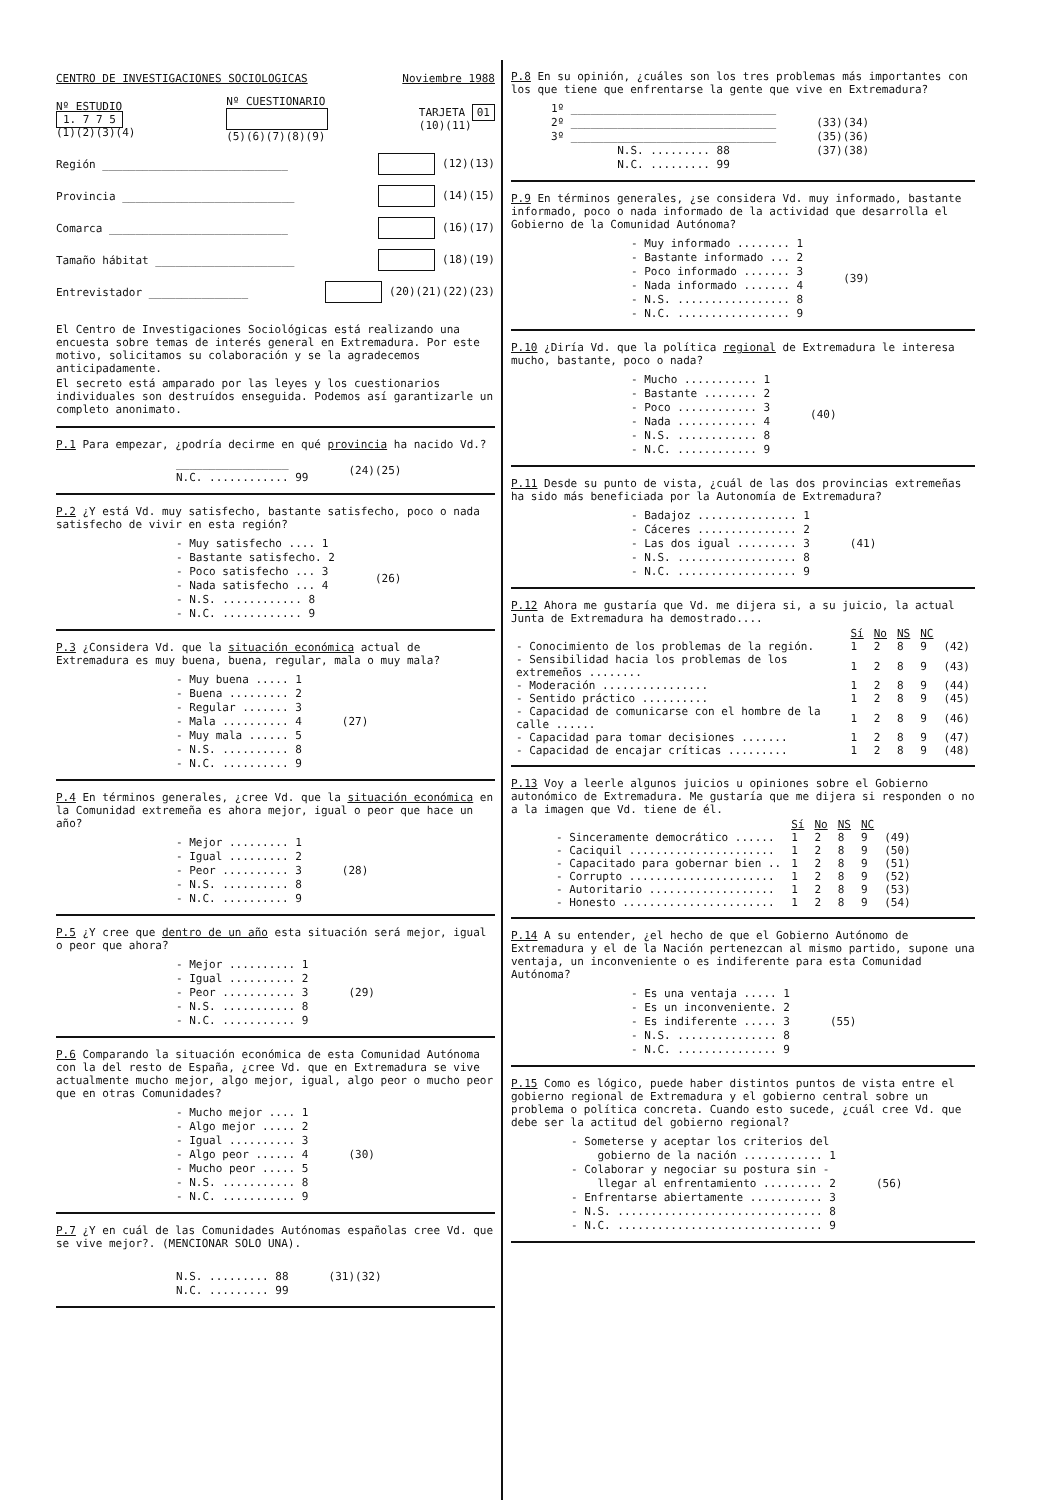CENTRO DE INVESTIGACIONES SOCIOLOGICAS Noviembre 1988
Nº ESTUDIO
1. 7 7 5
(1)(2)(3)(4) Nº CUESTIONARIO
(5)(6)(7)(8)(9) TARJETA 01
(10)(11)
Región ____________________________ (12)(13)
Provincia __________________________ (14)(15)
Comarca ___________________________ (16)(17)
Tamaño hábitat _____________________ (18)(19)
Entrevistador _______________ (20)(21)(22)(23)
El Centro de Investigaciones Sociológicas está realizando una encuesta sobre temas de interés general en Extremadura. Por este motivo, solicitamos su colaboración y se la agradecemos anticipadamente.
El secreto está amparado por las leyes y los cuestionarios individuales son destruídos enseguida. Podemos así garantizarle un completo anonimato.
P.1 Para empezar, ¿podría decirme en qué provincia ha nacido Vd.?
_________________ N.C. ............ 99
(24)(25)
P.2 ¿Y está Vd. muy satisfecho, bastante satisfecho, poco o nada satisfecho de vivir en esta región?
- Muy satisfecho .... 1 - Bastante satisfecho. 2 - Poco satisfecho ... 3 - Nada satisfecho ... 4 - N.S. ............ 8 - N.C. ............ 9
(26)
P.3 ¿Considera Vd. que la situación económica actual de Extremadura es muy buena, buena, regular, mala o muy mala?
- Muy buena ..... 1 - Buena ......... 2 - Regular ....... 3 - Mala .......... 4 - Muy mala ...... 5 - N.S. .......... 8 - N.C. .......... 9
(27)
P.4 En términos generales, ¿cree Vd. que la situación económica en la Comunidad extremeña es ahora mejor, igual o peor que hace un año?
- Mejor ......... 1 - Igual ......... 2 - Peor .......... 3 - N.S. .......... 8 - N.C. .......... 9
(28)
P.5 ¿Y cree que dentro de un año esta situación será mejor, igual o peor que ahora?
- Mejor .......... 1 - Igual .......... 2 - Peor ........... 3 - N.S. ........... 8 - N.C. ........... 9
(29)
P.6 Comparando la situación económica de esta Comunidad Autónoma con la del resto de España, ¿cree Vd. que en Extremadura se vive actualmente mucho mejor, algo mejor, igual, algo peor o mucho peor que en otras Comunidades?
- Mucho mejor .... 1 - Algo mejor ..... 2 - Igual .......... 3 - Algo peor ...... 4 - Mucho peor ..... 5 - N.S. ........... 8 - N.C. ........... 9
(30)
P.7 ¿Y en cuál de las Comunidades Autónomas españolas cree Vd. que se vive mejor?. (MENCIONAR SOLO UNA).
N.S. ......... 88 N.C. ......... 99
(31)(32)
P.8 En su opinión, ¿cuáles son los tres problemas más importantes con los que tiene que enfrentarse la gente que vive en Extremadura?
1º _______________________________ 2º _______________________________ 3º _______________________________ N.S. ......... 88 N.C. ......... 99
(33)(34) (35)(36) (37)(38)
P.9 En términos generales, ¿se considera Vd. muy informado, bastante informado, poco o nada informado de la actividad que desarrolla el Gobierno de la Comunidad Autónoma?
- Muy informado ........ 1 - Bastante informado ... 2 - Poco informado ....... 3 - Nada informado ....... 4 - N.S. ................. 8 - N.C. ................. 9
(39)
P.10 ¿Diría Vd. que la política regional de Extremadura le interesa mucho, bastante, poco o nada?
- Mucho ........... 1 - Bastante ........ 2 - Poco ............ 3 - Nada ............ 4 - N.S. ............ 8 - N.C. ............ 9
(40)
P.11 Desde su punto de vista, ¿cuál de las dos provincias extremeñas ha sido más beneficiada por la Autonomía de Extremadura?
- Badajoz ............... 1 - Cáceres ............... 2 - Las dos igual ......... 3 - N.S. .................. 8 - N.C. .................. 9
(41)
P.12 Ahora me gustaría que Vd. me dijera si, a su juicio, la actual Junta de Extremadura ha demostrado....
| | Sí | No | NS | NC | |
| --- | --- | --- | --- | --- | --- |
| - Conocimiento de los problemas de la región. | 1 | 2 | 8 | 9 | (42) |
| - Sensibilidad hacia los problemas de los extremeños ........ | 1 | 2 | 8 | 9 | (43) |
| - Moderación ................ | 1 | 2 | 8 | 9 | (44) |
| - Sentido práctico .......... | 1 | 2 | 8 | 9 | (45) |
| - Capacidad de comunicarse con el hombre de la calle ...... | 1 | 2 | 8 | 9 | (46) |
| - Capacidad para tomar decisiones ....... | 1 | 2 | 8 | 9 | (47) |
| - Capacidad de encajar críticas ......... | 1 | 2 | 8 | 9 | (48) |
P.13 Voy a leerle algunos juicios u opiniones sobre el Gobierno autonómico de Extremadura. Me gustaría que me dijera si responden o no a la imagen que Vd. tiene de él.
| | Sí | No | NS | NC | |
| --- | --- | --- | --- | --- | --- |
| - Sinceramente democrático ...... | 1 | 2 | 8 | 9 | (49) |
| - Caciquil ...................... | 1 | 2 | 8 | 9 | (50) |
| - Capacitado para gobernar bien .. | 1 | 2 | 8 | 9 | (51) |
| - Corrupto ...................... | 1 | 2 | 8 | 9 | (52) |
| - Autoritario ................... | 1 | 2 | 8 | 9 | (53) |
| - Honesto ....................... | 1 | 2 | 8 | 9 | (54) |
P.14 A su entender, ¿el hecho de que el Gobierno Autónomo de Extremadura y el de la Nación pertenezcan al mismo partido, supone una ventaja, un inconveniente o es indiferente para esta Comunidad Autónoma?
- Es una ventaja ..... 1 - Es un inconveniente. 2 - Es indiferente ..... 3 - N.S. ............... 8 - N.C. ............... 9
(55)
P.15 Como es lógico, puede haber distintos puntos de vista entre el gobierno regional de Extremadura y el gobierno central sobre un problema o política concreta. Cuando esto sucede, ¿cuál cree Vd. que debe ser la actitud del gobierno regional?
- Someterse y aceptar los criterios del gobierno de la nación ............ 1 - Colaborar y negociar su postura sin - llegar al enfrentamiento ......... 2 - Enfrentarse abiertamente ........... 3 - N.S. ............................... 8 - N.C. ............................... 9
(56)